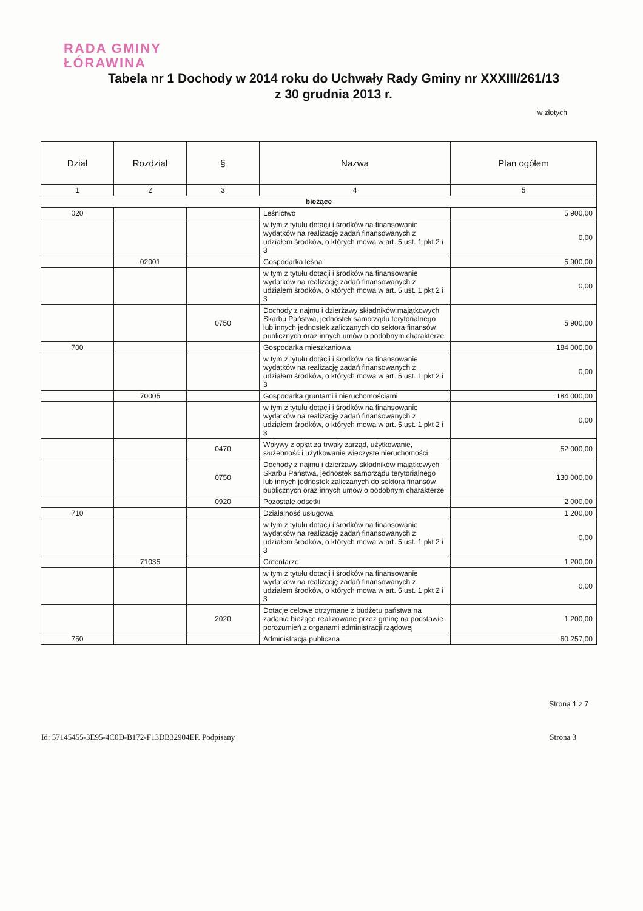RADA GMINY
ŁÓRAWINA
Tabela nr 1 Dochody w 2014 roku do Uchwały Rady Gminy nr XXXIII/261/13
z 30 grudnia 2013 r.
w złotych
| Dział | Rozdział | § | Nazwa | Plan ogółem |
| --- | --- | --- | --- | --- |
| 1 | 2 | 3 | 4 | 5 |
| bieżące | | | | |
| 020 | | | Leśnictwo | 5 900,00 |
| | | | w tym z tytułu dotacji i środków na finansowanie wydatków na realizację zadań finansowanych z udziałem środków, o których mowa w art. 5 ust. 1 pkt 2 i 3 | 0,00 |
| | 02001 | | Gospodarka leśna | 5 900,00 |
| | | | w tym z tytułu dotacji i środków na finansowanie wydatków na realizację zadań finansowanych z udziałem środków, o których mowa w art. 5 ust. 1 pkt 2 i 3 | 0,00 |
| | | 0750 | Dochody z najmu i dzierżawy składników majątkowych Skarbu Państwa, jednostek samorządu terytorialnego lub innych jednostek zaliczanych do sektora finansów publicznych oraz innych umów o podobnym charakterze | 5 900,00 |
| 700 | | | Gospodarka mieszkaniowa | 184 000,00 |
| | | | w tym z tytułu dotacji i środków na finansowanie wydatków na realizację zadań finansowanych z udziałem środków, o których mowa w art. 5 ust. 1 pkt 2 i 3 | 0,00 |
| | 70005 | | Gospodarka gruntami i nieruchomościami | 184 000,00 |
| | | | w tym z tytułu dotacji i środków na finansowanie wydatków na realizację zadań finansowanych z udziałem środków, o których mowa w art. 5 ust. 1 pkt 2 i 3 | 0,00 |
| | | 0470 | Wpływy z opłat za trwały zarząd, użytkowanie, służebność i użytkowanie wieczyste nieruchomości | 52 000,00 |
| | | 0750 | Dochody z najmu i dzierżawy składników majątkowych Skarbu Państwa, jednostek samorządu terytorialnego lub innych jednostek zaliczanych do sektora finansów publicznych oraz innych umów o podobnym charakterze | 130 000,00 |
| | | 0920 | Pozostałe odsetki | 2 000,00 |
| 710 | | | Działalność usługowa | 1 200,00 |
| | | | w tym z tytułu dotacji i środków na finansowanie wydatków na realizację zadań finansowanych z udziałem środków, o których mowa w art. 5 ust. 1 pkt 2 i 3 | 0,00 |
| | 71035 | | Cmentarze | 1 200,00 |
| | | | w tym z tytułu dotacji i środków na finansowanie wydatków na realizację zadań finansowanych z udziałem środków, o których mowa w art. 5 ust. 1 pkt 2 i 3 | 0,00 |
| | | 2020 | Dotacje celowe otrzymane z budżetu państwa na zadania bieżące realizowane przez gminę na podstawie porozumień z organami administracji rządowej | 1 200,00 |
| 750 | | | Administracja publiczna | 60 257,00 |
Strona 1 z 7
Id: 57145455-3E95-4C0D-B172-F13DB32904EF. Podpisany Strona 3